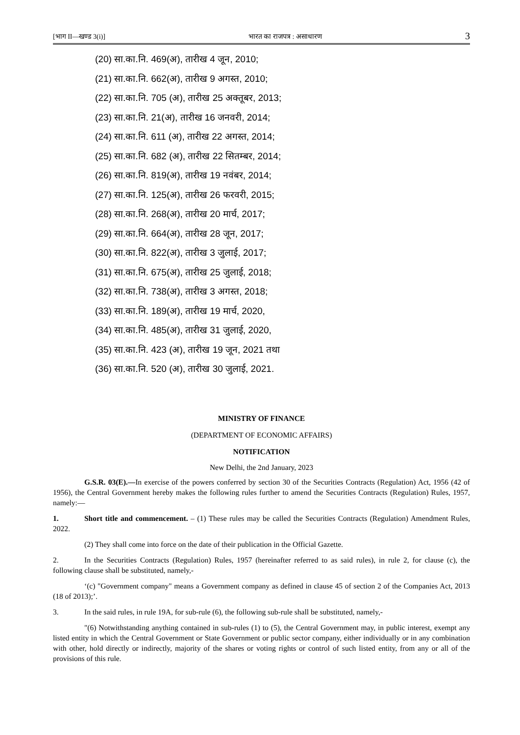[भाग II—खण्ड 3(i)] भारत का राजपत्र : असाधारण 3
(20) सा.का.नि. 469(अ), तारीख 4 जून, 2010;
(21) सा.का.नि. 662(अ), तारीख 9 अगस्त, 2010;
(22) सा.का.नि. 705 (अ), तारीख 25 अक्तूबर, 2013;
(23) सा.का.नि. 21(अ), तारीख 16 जनवरी, 2014;
(24) सा.का.नि. 611 (अ), तारीख 22 अगस्त, 2014;
(25) सा.का.नि. 682 (अ), तारीख 22 सितम्बर, 2014;
(26) सा.का.नि. 819(अ), तारीख 19 नवंबर, 2014;
(27) सा.का.नि. 125(अ), तारीख 26 फरवरी, 2015;
(28) सा.का.नि. 268(अ), तारीख 20 मार्च, 2017;
(29) सा.का.नि. 664(अ), तारीख 28 जून, 2017;
(30) सा.का.नि. 822(अ), तारीख 3 जुलाई, 2017;
(31) सा.का.नि. 675(अ), तारीख 25 जुलाई, 2018;
(32) सा.का.नि. 738(अ), तारीख 3 अगस्त, 2018;
(33) सा.का.नि. 189(अ), तारीख 19 मार्च, 2020,
(34) सा.का.नि. 485(अ), तारीख 31 जुलाई, 2020,
(35) सा.का.नि. 423 (अ), तारीख 19 जून, 2021 तथा
(36) सा.का.नि. 520 (अ), तारीख 30 जुलाई, 2021.
MINISTRY OF FINANCE
(DEPARTMENT OF ECONOMIC AFFAIRS)
NOTIFICATION
New Delhi, the 2nd January, 2023
G.S.R. 03(E).—In exercise of the powers conferred by section 30 of the Securities Contracts (Regulation) Act, 1956 (42 of 1956), the Central Government hereby makes the following rules further to amend the Securities Contracts (Regulation) Rules, 1957, namely:—
1. Short title and commencement. – (1) These rules may be called the Securities Contracts (Regulation) Amendment Rules, 2022.
(2) They shall come into force on the date of their publication in the Official Gazette.
2. In the Securities Contracts (Regulation) Rules, 1957 (hereinafter referred to as said rules), in rule 2, for clause (c), the following clause shall be substituted, namely,-
‘(c) "Government company" means a Government company as defined in clause 45 of section 2 of the Companies Act, 2013 (18 of 2013);’.
3. In the said rules, in rule 19A, for sub-rule (6), the following sub-rule shall be substituted, namely,-
"(6) Notwithstanding anything contained in sub-rules (1) to (5), the Central Government may, in public interest, exempt any listed entity in which the Central Government or State Government or public sector company, either individually or in any combination with other, hold directly or indirectly, majority of the shares or voting rights or control of such listed entity, from any or all of the provisions of this rule.